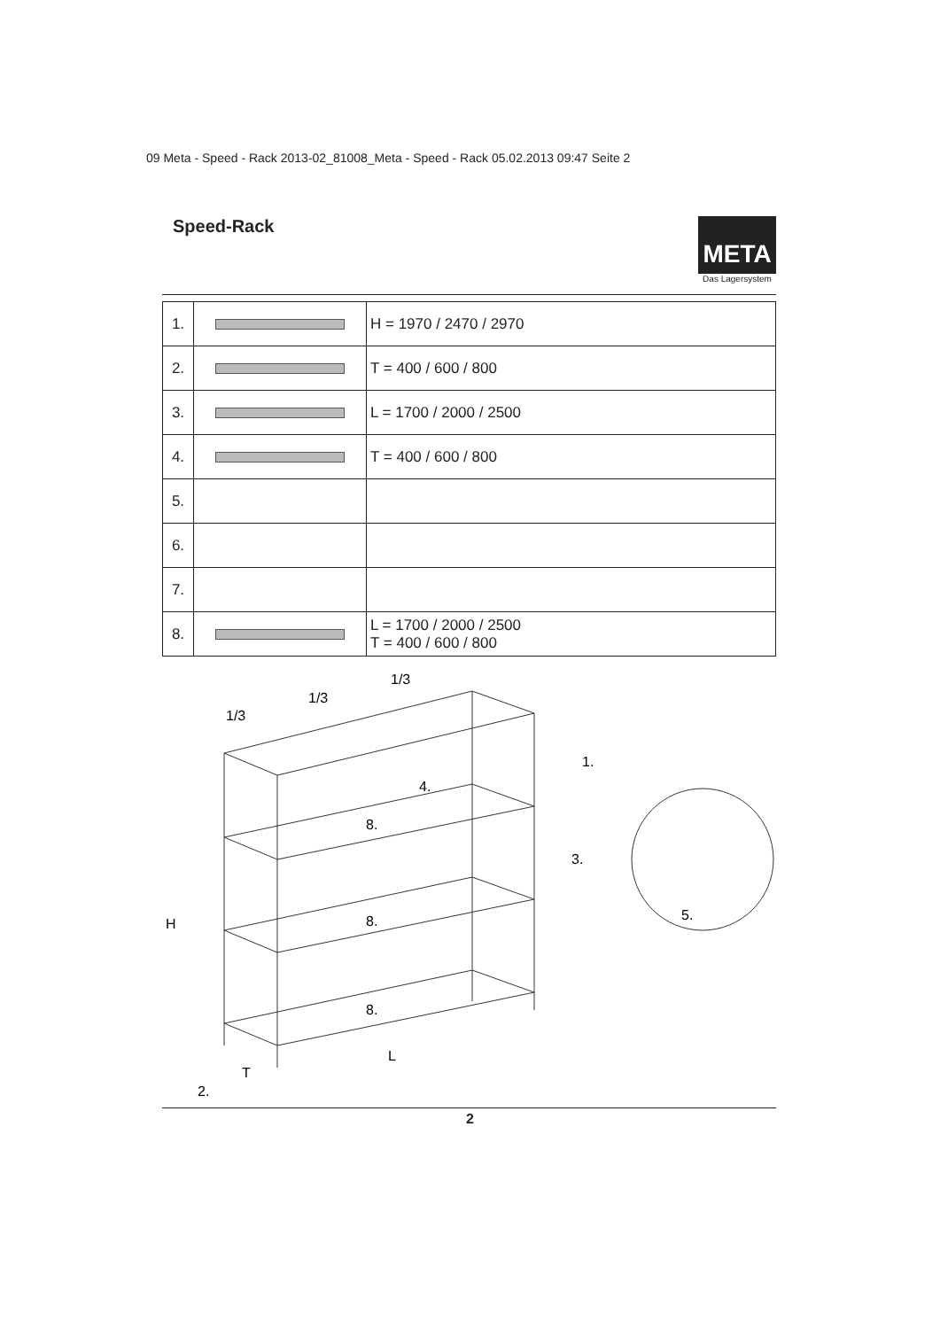09 Meta - Speed - Rack 2013-02_81008_Meta - Speed - Rack 05.02.2013 09:47 Seite 2
Speed-Rack
META
Das Lagersystem
| 1. | | H = 1970 / 2470 / 2970 |
| 2. | | T = 400 / 600 / 800 |
| 3. | | L = 1700 / 2000 / 2500 |
| 4. | | T = 400 / 600 / 800 |
| 5. | | |
| 6. | | |
| 7. | | |
| 8. | | L = 1700 / 2000 / 2500 T = 400 / 600 / 800 |
1/3
1/3
1/3
1.
4.
8.
3.
5.
8.
H
8.
L
T
2.
2